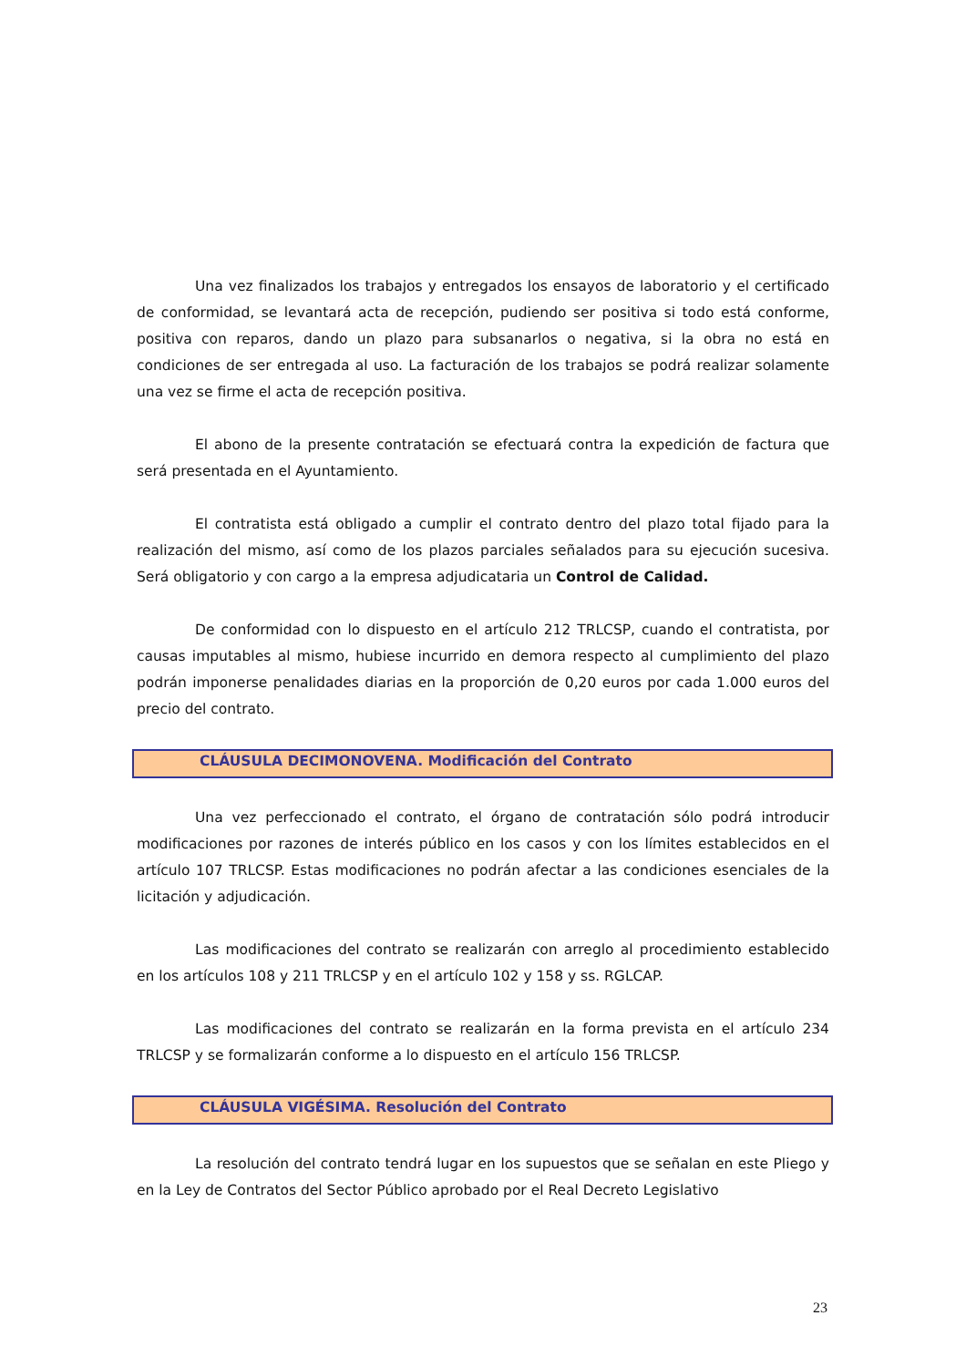Una vez finalizados los trabajos y entregados los ensayos de laboratorio y el certificado de conformidad, se levantará acta de recepción, pudiendo ser positiva si todo está conforme, positiva con reparos, dando un plazo para subsanarlos o negativa, si la obra no está en condiciones de ser entregada al uso. La facturación de los trabajos se podrá realizar solamente una vez se firme el acta de recepción positiva.
El abono de la presente contratación se efectuará contra la expedición de factura que será presentada en el Ayuntamiento.
El contratista está obligado a cumplir el contrato dentro del plazo total fijado para la realización del mismo, así como de los plazos parciales señalados para su ejecución sucesiva. Será obligatorio y con cargo a la empresa adjudicataria un Control de Calidad.
De conformidad con lo dispuesto en el artículo 212 TRLCSP, cuando el contratista, por causas imputables al mismo, hubiese incurrido en demora respecto al cumplimiento del plazo podrán imponerse penalidades diarias en la proporción de 0,20 euros por cada 1.000 euros del precio del contrato.
CLÁUSULA DECIMONOVENA. Modificación del Contrato
Una vez perfeccionado el contrato, el órgano de contratación sólo podrá introducir modificaciones por razones de interés público en los casos y con los límites establecidos en el artículo 107 TRLCSP. Estas modificaciones no podrán afectar a las condiciones esenciales de la licitación y adjudicación.
Las modificaciones del contrato se realizarán con arreglo al procedimiento establecido en los artículos 108 y 211 TRLCSP y en el artículo 102 y 158 y ss. RGLCAP.
Las modificaciones del contrato se realizarán en la forma prevista en el artículo 234 TRLCSP y se formalizarán conforme a lo dispuesto en el artículo 156 TRLCSP.
CLÁUSULA VIGÉSIMA. Resolución del Contrato
La resolución del contrato tendrá lugar en los supuestos que se señalan en este Pliego y en la Ley de Contratos del Sector Público aprobado por el Real Decreto Legislativo
23